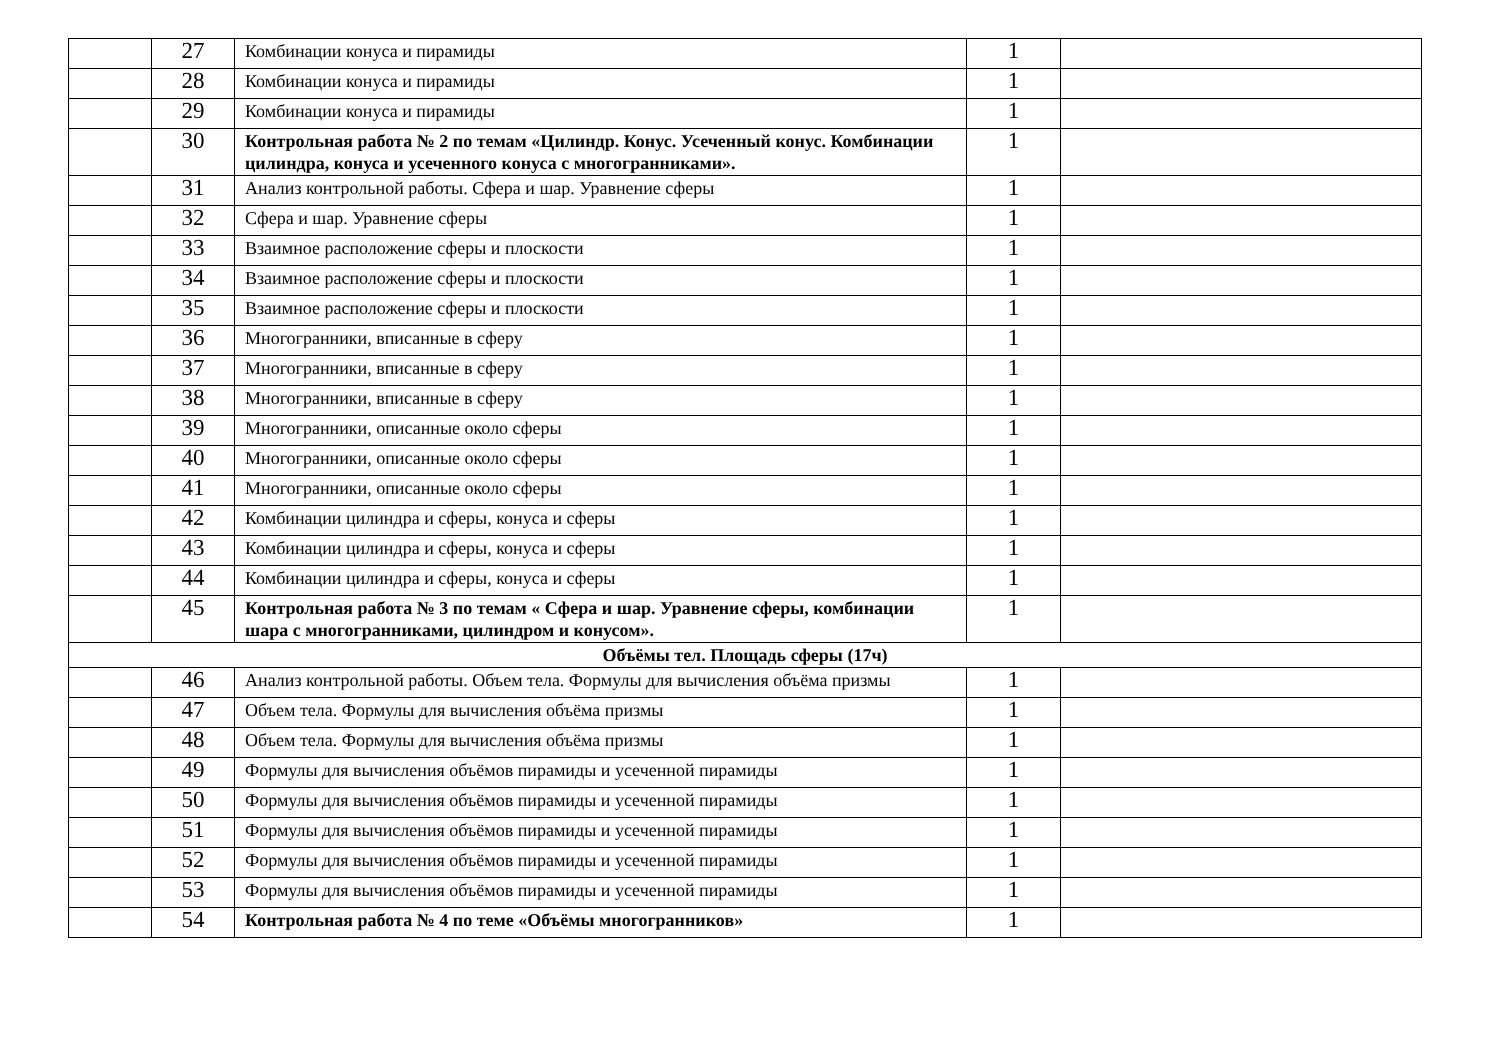| | 27 | Комбинации конуса и пирамиды | 1 | |
| | 28 | Комбинации конуса и пирамиды | 1 | |
| | 29 | Комбинации конуса и пирамиды | 1 | |
| | 30 | Контрольная работа № 2 по темам «Цилиндр. Конус. Усеченный конус. Комбинации цилиндра, конуса и усеченного конуса с многогранниками». | 1 | |
| | 31 | Анализ контрольной работы. Сфера и шар. Уравнение сферы | 1 | |
| | 32 | Сфера и шар. Уравнение сферы | 1 | |
| | 33 | Взаимное расположение сферы и плоскости | 1 | |
| | 34 | Взаимное расположение сферы и плоскости | 1 | |
| | 35 | Взаимное расположение сферы и плоскости | 1 | |
| | 36 | Многогранники, вписанные в сферу | 1 | |
| | 37 | Многогранники, вписанные в сферу | 1 | |
| | 38 | Многогранники, вписанные в сферу | 1 | |
| | 39 | Многогранники, описанные около сферы | 1 | |
| | 40 | Многогранники, описанные около сферы | 1 | |
| | 41 | Многогранники, описанные около сферы | 1 | |
| | 42 | Комбинации цилиндра и сферы, конуса и сферы | 1 | |
| | 43 | Комбинации цилиндра и сферы, конуса и сферы | 1 | |
| | 44 | Комбинации цилиндра и сферы, конуса и сферы | 1 | |
| | 45 | Контрольная работа № 3 по темам « Сфера и шар. Уравнение сферы, комбинации шара с многогранниками, цилиндром и конусом». | 1 | |
| Объёмы тел. Площадь сферы (17ч) | | | | |
| | 46 | Анализ контрольной работы. Объем тела. Формулы для вычисления объёма призмы | 1 | |
| | 47 | Объем тела. Формулы для вычисления объёма призмы | 1 | |
| | 48 | Объем тела. Формулы для вычисления объёма призмы | 1 | |
| | 49 | Формулы для вычисления объёмов пирамиды и усеченной пирамиды | 1 | |
| | 50 | Формулы для вычисления объёмов пирамиды и усеченной пирамиды | 1 | |
| | 51 | Формулы для вычисления объёмов пирамиды и усеченной пирамиды | 1 | |
| | 52 | Формулы для вычисления объёмов пирамиды и усеченной пирамиды | 1 | |
| | 53 | Формулы для вычисления объёмов пирамиды и усеченной пирамиды | 1 | |
| | 54 | Контрольная работа № 4 по теме «Объёмы многогранников» | 1 | |